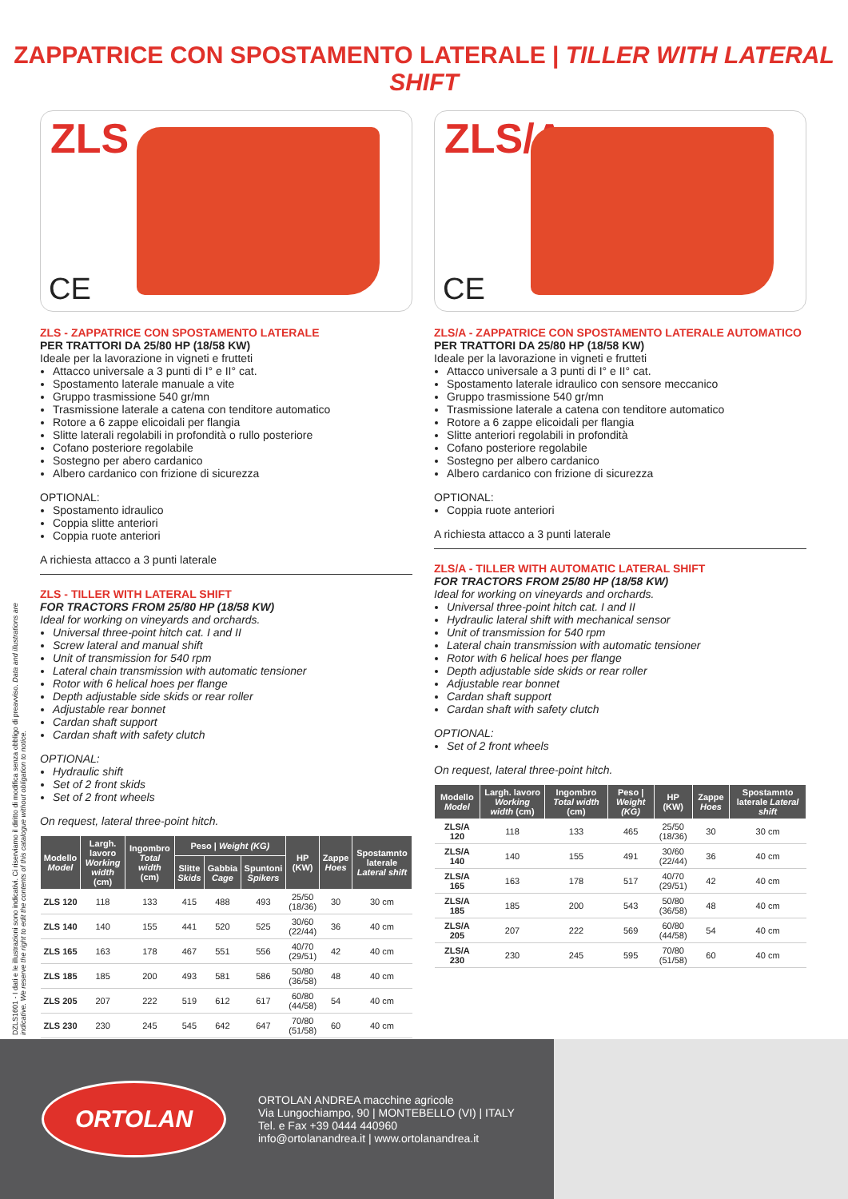ZAPPATRICE CON SPOSTAMENTO LATERALE | TILLER WITH LATERAL SHIFT
DZLS1601 - I dati e le illustrazioni sono indicativi. Ci riserviamo il diritto di modifica senza obbligo di preavviso. Data and illustrations are indicative. We reserve the right to edit the contents of this catalogue without obligation to notice.
ZLS
CE
ZLS - ZAPPATRICE CON SPOSTAMENTO LATERALE
PER TRATTORI DA 25/80 HP (18/58 KW)
Ideale per la lavorazione in vigneti e frutteti
Attacco universale a 3 punti di I° e II° cat.
Spostamento laterale manuale a vite
Gruppo trasmissione 540 gr/mn
Trasmissione laterale a catena con tenditore automatico
Rotore a 6 zappe elicoidali per flangia
Slitte laterali regolabili in profondità o rullo posteriore
Cofano posteriore regolabile
Sostegno per abero cardanico
Albero cardanico con frizione di sicurezza
OPTIONAL:
Spostamento idraulico
Coppia slitte anteriori
Coppia ruote anteriori
A richiesta attacco a 3 punti laterale
ZLS - TILLER WITH LATERAL SHIFT
FOR TRACTORS FROM 25/80 HP (18/58 KW)
Ideal for working on vineyards and orchards.
Universal three-point hitch cat. I and II
Screw lateral and manual shift
Unit of transmission for 540 rpm
Lateral chain transmission with automatic tensioner
Rotor with 6 helical hoes per flange
Depth adjustable side skids or rear roller
Adjustable rear bonnet
Cardan shaft support
Cardan shaft with safety clutch
OPTIONAL:
Hydraulic shift
Set of 2 front skids
Set of 2 front wheels
On request, lateral three-point hitch.
| Modello Model | Largh. lavoro Working width (cm) | Ingombro Total width (cm) | Peso / Weight (KG) | | | HP (KW) | Zappe Hoes | Spostamnto laterale Lateral shift |
| --- | --- | --- | --- | --- | --- | --- | --- | --- |
| | | | Slitte Skids | Gabbia Cage | Spuntoni Spikers | | | |
| ZLS 120 | 118 | 133 | 415 | 488 | 493 | 25/50 (18/36) | 30 | 30 cm |
| ZLS 140 | 140 | 155 | 441 | 520 | 525 | 30/60 (22/44) | 36 | 40 cm |
| ZLS 165 | 163 | 178 | 467 | 551 | 556 | 40/70 (29/51) | 42 | 40 cm |
| ZLS 185 | 185 | 200 | 493 | 581 | 586 | 50/80 (36/58) | 48 | 40 cm |
| ZLS 205 | 207 | 222 | 519 | 612 | 617 | 60/80 (44/58) | 54 | 40 cm |
| ZLS 230 | 230 | 245 | 545 | 642 | 647 | 70/80 (51/58) | 60 | 40 cm |
ZLS/A
CE
ZLS/A - ZAPPATRICE CON SPOSTAMENTO LATERALE AUTOMATICO
PER TRATTORI DA 25/80 HP (18/58 KW)
Ideale per la lavorazione in vigneti e frutteti
Attacco universale a 3 punti di I° e II° cat.
Spostamento laterale idraulico con sensore meccanico
Gruppo trasmissione 540 gr/mn
Trasmissione laterale a catena con tenditore automatico
Rotore a 6 zappe elicoidali per flangia
Slitte anteriori regolabili in profondità
Cofano posteriore regolabile
Sostegno per albero cardanico
Albero cardanico con frizione di sicurezza
OPTIONAL:
Coppia ruote anteriori
A richiesta attacco a 3 punti laterale
ZLS/A - TILLER WITH AUTOMATIC LATERAL SHIFT
FOR TRACTORS FROM 25/80 HP (18/58 KW)
Ideal for working on vineyards and orchards.
Universal three-point hitch cat. I and II
Hydraulic lateral shift with mechanical sensor
Unit of transmission for 540 rpm
Lateral chain transmission with automatic tensioner
Rotor with 6 helical hoes per flange
Depth adjustable side skids or rear roller
Adjustable rear bonnet
Cardan shaft support
Cardan shaft with safety clutch
OPTIONAL:
Set of 2 front wheels
On request, lateral three-point hitch.
| Modello Model | Largh. lavoro Working width (cm) | Ingombro Total width (cm) | Peso / Weight (KG) | HP (KW) | Zappe Hoes | Spostamnto laterale Lateral shift |
| --- | --- | --- | --- | --- | --- | --- |
| ZLS/A 120 | 118 | 133 | 465 | 25/50 (18/36) | 30 | 30 cm |
| ZLS/A 140 | 140 | 155 | 491 | 30/60 (22/44) | 36 | 40 cm |
| ZLS/A 165 | 163 | 178 | 517 | 40/70 (29/51) | 42 | 40 cm |
| ZLS/A 185 | 185 | 200 | 543 | 50/80 (36/58) | 48 | 40 cm |
| ZLS/A 205 | 207 | 222 | 569 | 60/80 (44/58) | 54 | 40 cm |
| ZLS/A 230 | 230 | 245 | 595 | 70/80 (51/58) | 60 | 40 cm |
ORTOLAN
ORTOLAN ANDREA macchine agricole
Via Lungochiampo, 90 | MONTEBELLO (VI) | ITALY
Tel. e Fax +39 0444 440960
info@ortolanandrea.it | www.ortolanandrea.it